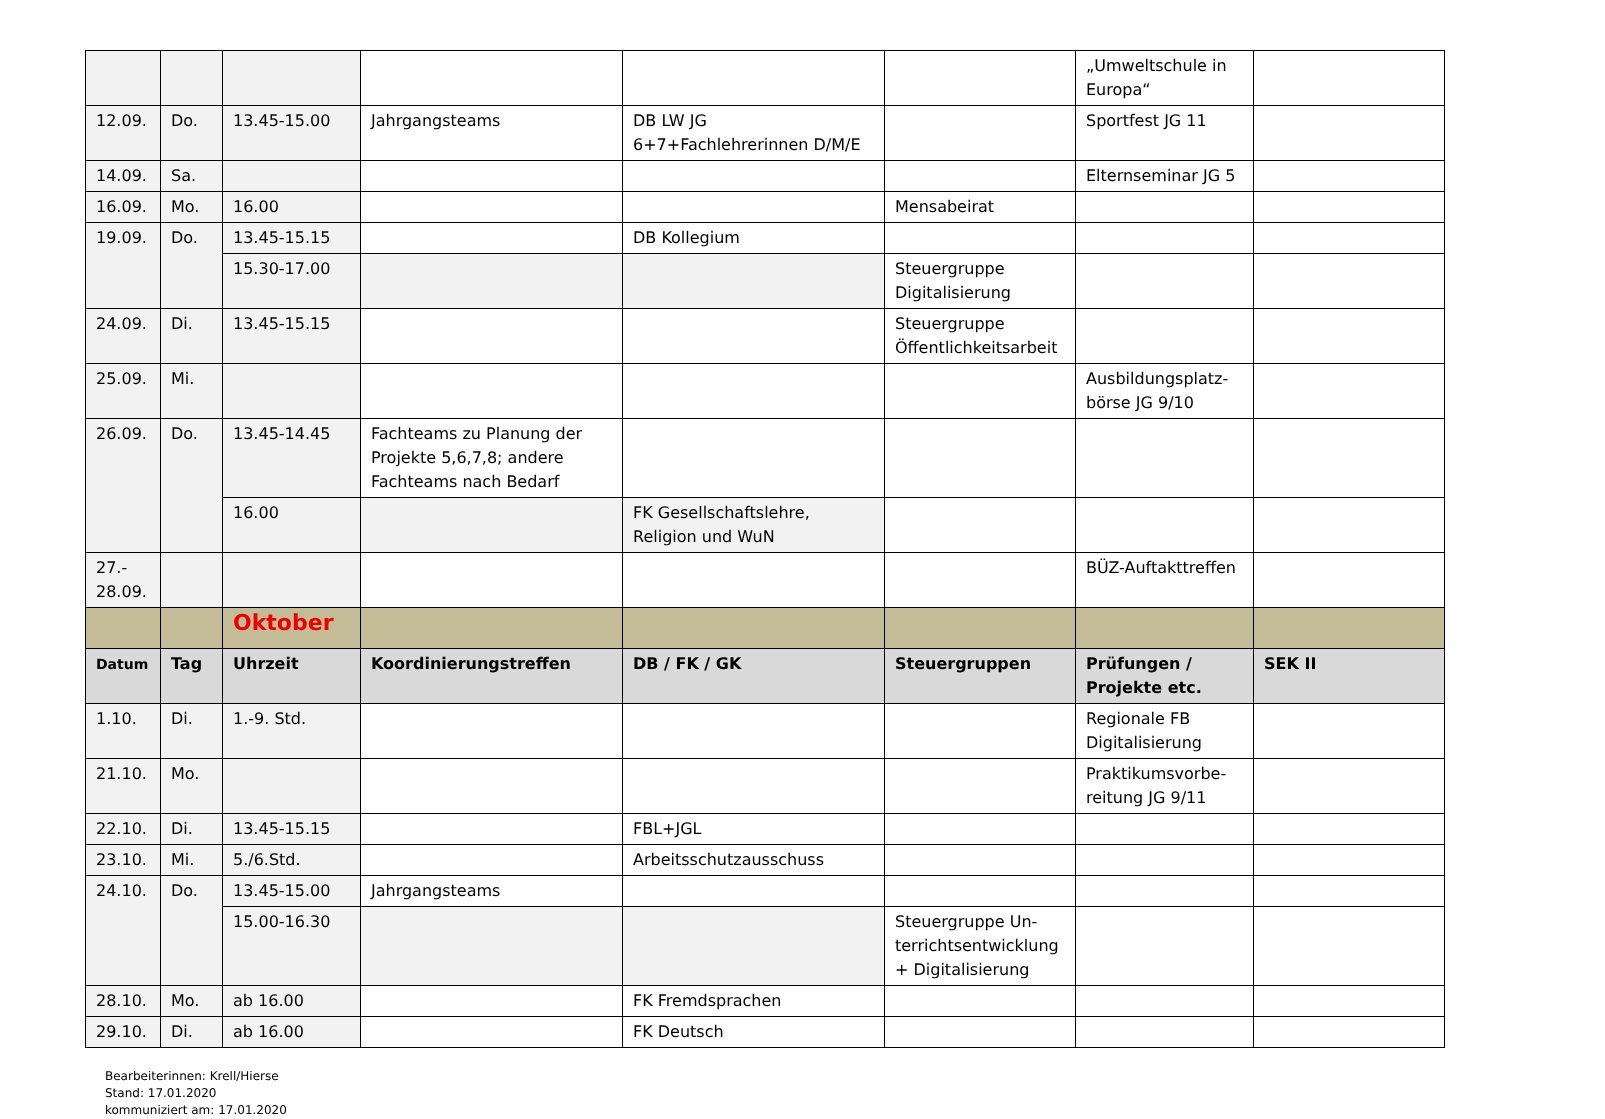| | | | | | | „Umweltschule in Europa“ | |
| 12.09. | Do. | 13.45-15.00 | Jahrgangsteams | DB LW JG 6+7+Fachlehrerinnen D/M/E | | Sportfest JG 11 | |
| 14.09. | Sa. | | | | | Elternseminar JG 5 | |
| 16.09. | Mo. | 16.00 | | | Mensabeirat | | |
| 19.09. | Do. | 13.45-15.15 | | DB Kollegium | | | |
| | | 15.30-17.00 | | | Steuergruppe Digitalisierung | | |
| 24.09. | Di. | 13.45-15.15 | | | Steuergruppe Öffentlichkeitsarbeit | | |
| 25.09. | Mi. | | | | | Ausbildungsplatz-börse JG 9/10 | |
| 26.09. | Do. | 13.45-14.45 | Fachteams zu Planung der Projekte 5,6,7,8; andere Fachteams nach Bedarf | | | | |
| | | 16.00 | | FK Gesellschaftslehre, Religion und WuN | | | |
| 27.- 28.09. | | | | | | BÜZ-Auftakttreffen | |
| | | Oktober | | | | | |
| Datum | Tag | Uhrzeit | Koordinierungstreffen | DB / FK / GK | Steuergruppen | Prüfungen / Projekte etc. | SEK II |
| 1.10. | Di. | 1.-9. Std. | | | | Regionale FB Digitalisierung | |
| 21.10. | Mo. | | | | | Praktikumsvorbe-reitung JG 9/11 | |
| 22.10. | Di. | 13.45-15.15 | | FBL+JGL | | | |
| 23.10. | Mi. | 5./6.Std. | | Arbeitsschutzausschuss | | | |
| 24.10. | Do. | 13.45-15.00 | Jahrgangsteams | | | | |
| | | 15.00-16.30 | | | Steuergruppe Un-terrichtsentwicklung + Digitalisierung | | |
| 28.10. | Mo. | ab 16.00 | | FK Fremdsprachen | | | |
| 29.10. | Di. | ab 16.00 | | FK Deutsch | | | |
Bearbeiterinnen: Krell/Hierse
Stand: 17.01.2020
kommuniziert am: 17.01.2020